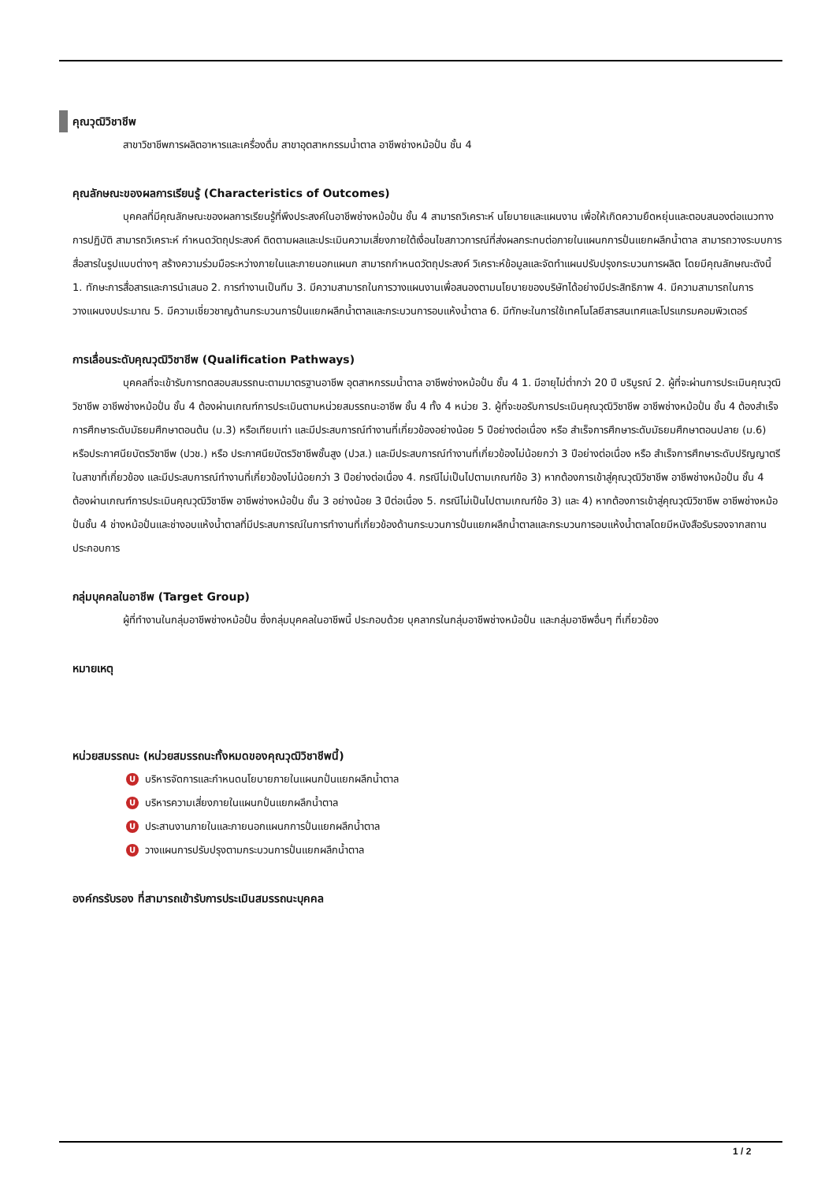คุณวุฒิวิชาชีพ
สาขาวิชาชีพการผลิตอาหารและเครื่องดื่ม สาขาอุตสาหกรรมน้ำตาล อาชีพช่างหม้อปั่น ชั้น 4
คุณลักษณะของผลการเรียนรู้ (Characteristics of Outcomes)
บุคคลที่มีคุณลักษณะของผลการเรียนรู้ที่พึงประสงค์ในอาชีพช่างหม้อปั่น ชั้น 4 สามารถวิเคราะห์ นโยบายและแผนงาน เพื่อให้เกิดความยืดหยุ่นและตอบสนองต่อแนวทางการปฏิบัติ สามารถวิเคราะห์ กำหนดวัตถุประสงค์ ติดตามผลและประเมินความเสี่ยงภายใต้เงื่อนไขสภาวการณ์ที่ส่งผลกระทบต่อภายในแผนกการปั่นแยกผลึกน้ำตาล สามารถวางระบบการสื่อสารในรูปแบบต่างๆ สร้างความร่วมมือระหว่างภายในและภายนอกแผนก สามารถกำหนดวัตถุประสงค์ วิเคราะห์ข้อมูลและจัดทำแผนปรับปรุงกระบวนการผลิต โดยมีคุณลักษณะดังนี้ 1. ทักษะการสื่อสารและการนำเสนอ 2. การทำงานเป็นทีม 3. มีความสามารถในการวางแผนงานเพื่อสนองตามนโยบายของบริษัทได้อย่างมีประสิทธิภาพ 4. มีความสามารถในการวางแผนงบประมาณ 5. มีความเชี่ยวชาญด้านกระบวนการปั่นแยกผลึกน้ำตาลและกระบวนการอบแห้งน้ำตาล 6. มีทักษะในการใช้เทคโนโลยีสารสนเทศและโปรแกรมคอมพิวเตอร์
การเลื่อนระดับคุณวุฒิวิชาชีพ (Qualification Pathways)
บุคคลที่จะเข้ารับการทดสอบสมรรถนะตามมาตรฐานอาชีพ อุตสาหกรรมน้ำตาล อาชีพช่างหม้อปั่น ชั้น 4 1. มีอายุไม่ต่ำกว่า 20 ปี บริบูรณ์ 2. ผู้ที่จะผ่านการประเมินคุณวุฒิวิชาชีพ อาชีพช่างหม้อปั่น ชั้น 4 ต้องผ่านเกณฑ์การประเมินตามหน่วยสมรรถนะอาชีพ ชั้น 4 ทั้ง 4 หน่วย 3. ผู้ที่จะขอรับการประเมินคุณวุฒิวิชาชีพ อาชีพช่างหม้อปั่น ชั้น 4 ต้องสำเร็จการศึกษาระดับมัธยมศึกษาตอนต้น (ม.3) หรือเทียบเท่า และมีประสบการณ์ทำงานที่เกี่ยวข้องอย่างน้อย 5 ปีอย่างต่อเนื่อง หรือ สำเร็จการศึกษาระดับมัธยมศึกษาตอนปลาย (ม.6) หรือประกาศนียบัตรวิชาชีพ (ปวช.) หรือ ประกาศนียบัตรวิชาชีพชั้นสูง (ปวส.) และมีประสบการณ์ทำงานที่เกี่ยวข้องไม่น้อยกว่า 3 ปีอย่างต่อเนื่อง หรือ สำเร็จการศึกษาระดับปริญญาตรีในสาขาที่เกี่ยวข้อง และมีประสบการณ์ทำงานที่เกี่ยวข้องไม่น้อยกว่า 3 ปีอย่างต่อเนื่อง 4. กรณีไม่เป็นไปตามเกณฑ์ข้อ 3) หากต้องการเข้าสู่คุณวุฒิวิชาชีพ อาชีพช่างหม้อปั่น ชั้น 4 ต้องผ่านเกณฑ์การประเมินคุณวุฒิวิชาชีพ อาชีพช่างหม้อปั่น ชั้น 3 อย่างน้อย 3 ปีต่อเนื่อง 5. กรณีไม่เป็นไปตามเกณฑ์ข้อ 3) และ 4) หากต้องการเข้าสู่คุณวุฒิวิชาชีพ อาชีพช่างหม้อปั่นชั้น 4 ช่างหม้อปั่นและช่างอบแห้งน้ำตาลที่มีประสบการณ์ในการทำงานที่เกี่ยวข้องด้านกระบวนการปั่นแยกผลึกน้ำตาลและกระบวนการอบแห้งน้ำตาลโดยมีหนังสือรับรองจากสถานประกอบการ
กลุ่มบุคคลในอาชีพ (Target Group)
ผู้ที่ทำงานในกลุ่มอาชีพช่างหม้อปั่น ซึ่งกลุ่มบุคคลในอาชีพนี้ ประกอบด้วย บุคลากรในกลุ่มอาชีพช่างหม้อปั่น และกลุ่มอาชีพอื่นๆ ที่เกี่ยวข้อง
หมายเหตุ
หน่วยสมรรถนะ (หน่วยสมรรถนะทั้งหมดของคุณวุฒิวิชาชีพนี้)
Uบริหารจัดการและกำหนดนโยบายภายในแผนกปั่นแยกผลึกน้ำตาล
Uบริหารความเสี่ยงภายในแผนกปั่นแยกผลึกน้ำตาล
Uประสานงานภายในและภายนอกแผนกการปั่นแยกผลึกน้ำตาล
Uวางแผนการปรับปรุงตามกระบวนการปั่นแยกผลึกน้ำตาล
องค์กรรับรอง ที่สามารถเข้ารับการประเมินสมรรถนะบุคคล
1 / 2